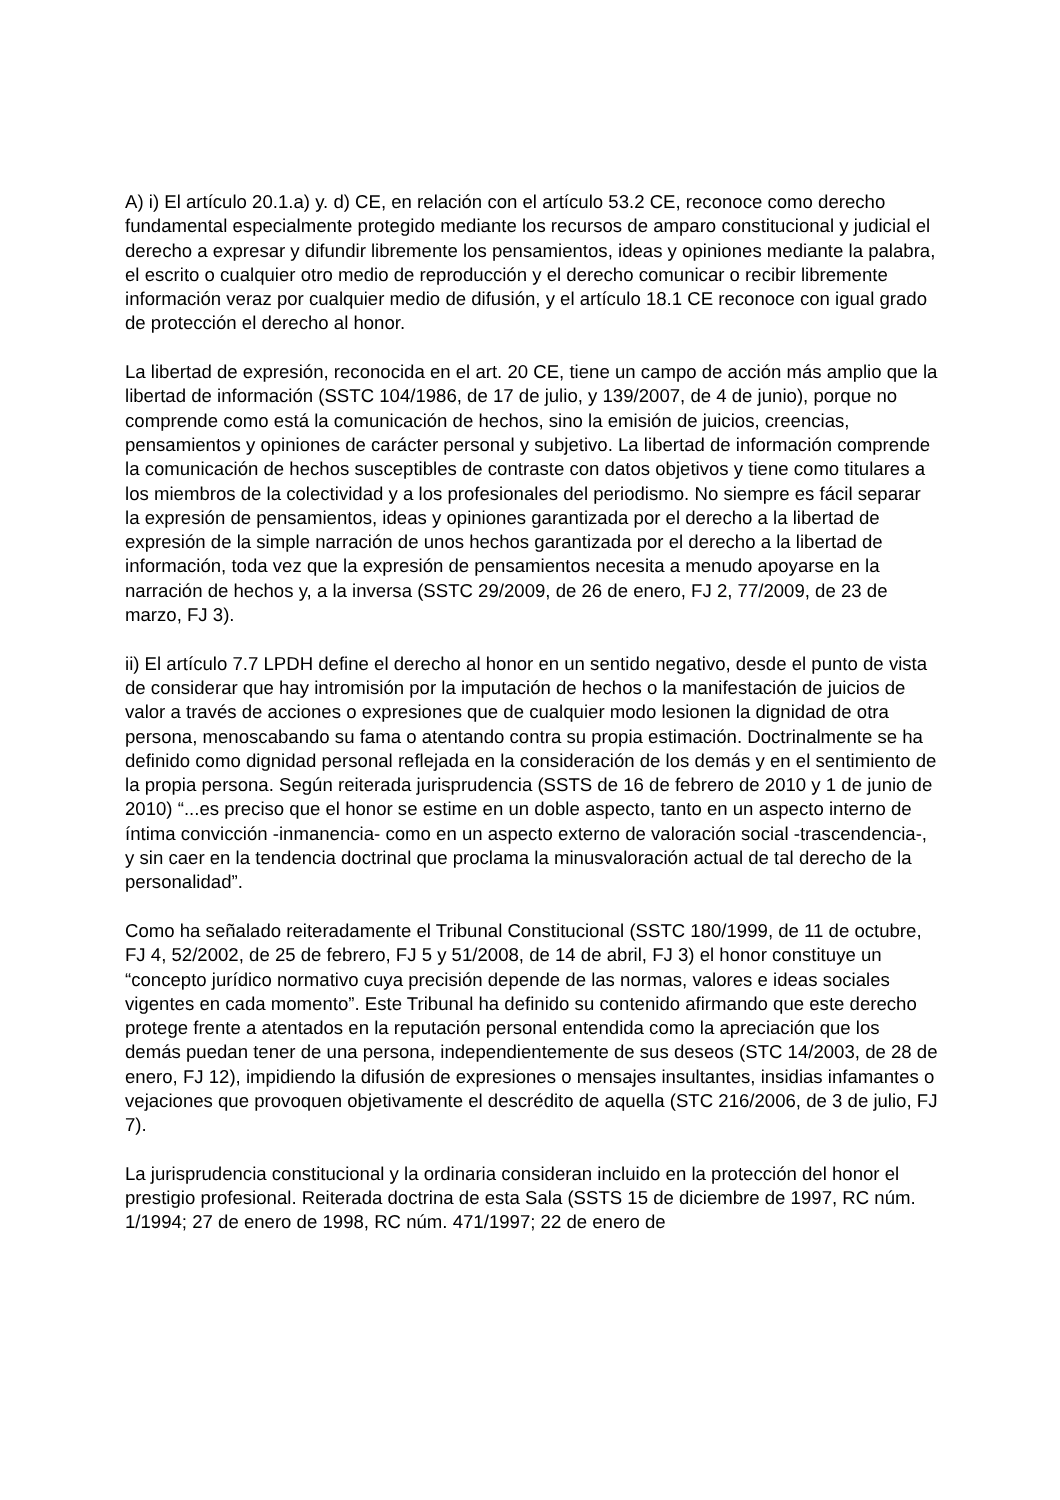A) i) El artículo 20.1.a) y. d) CE, en relación con el artículo 53.2 CE, reconoce como derecho fundamental especialmente protegido mediante los recursos de amparo constitucional y judicial el derecho a expresar y difundir libremente los pensamientos, ideas y opiniones mediante la palabra, el escrito o cualquier otro medio de reproducción y el derecho comunicar o recibir libremente información veraz por cualquier medio de difusión, y el artículo 18.1 CE reconoce con igual grado de protección el derecho al honor.
La libertad de expresión, reconocida en el art. 20 CE, tiene un campo de acción más amplio que la libertad de información (SSTC 104/1986, de 17 de julio, y 139/2007, de 4 de junio), porque no comprende como está la comunicación de hechos, sino la emisión de juicios, creencias, pensamientos y opiniones de carácter personal y subjetivo. La libertad de información comprende la comunicación de hechos susceptibles de contraste con datos objetivos y tiene como titulares a los miembros de la colectividad y a los profesionales del periodismo. No siempre es fácil separar la expresión de pensamientos, ideas y opiniones garantizada por el derecho a la libertad de expresión de la simple narración de unos hechos garantizada por el derecho a la libertad de información, toda vez que la expresión de pensamientos necesita a menudo apoyarse en la narración de hechos y, a la inversa (SSTC 29/2009, de 26 de enero, FJ 2, 77/2009, de 23 de marzo, FJ 3).
ii) El artículo 7.7 LPDH define el derecho al honor en un sentido negativo, desde el punto de vista de considerar que hay intromisión por la imputación de hechos o la manifestación de juicios de valor a través de acciones o expresiones que de cualquier modo lesionen la dignidad de otra persona, menoscabando su fama o atentando contra su propia estimación. Doctrinalmente se ha definido como dignidad personal reflejada en la consideración de los demás y en el sentimiento de la propia persona. Según reiterada jurisprudencia (SSTS de 16 de febrero de 2010 y 1 de junio de 2010) “...es preciso que el honor se estime en un doble aspecto, tanto en un aspecto interno de íntima convicción -inmanencia- como en un aspecto externo de valoración social -trascendencia-, y sin caer en la tendencia doctrinal que proclama la minusvaloración actual de tal derecho de la personalidad”.
Como ha señalado reiteradamente el Tribunal Constitucional (SSTC 180/1999, de 11 de octubre, FJ 4, 52/2002, de 25 de febrero, FJ 5 y 51/2008, de 14 de abril, FJ 3) el honor constituye un “concepto jurídico normativo cuya precisión depende de las normas, valores e ideas sociales vigentes en cada momento”. Este Tribunal ha definido su contenido afirmando que este derecho protege frente a atentados en la reputación personal entendida como la apreciación que los demás puedan tener de una persona, independientemente de sus deseos (STC 14/2003, de 28 de enero, FJ 12), impidiendo la difusión de expresiones o mensajes insultantes, insidias infamantes o vejaciones que provoquen objetivamente el descrédito de aquella (STC 216/2006, de 3 de julio, FJ 7).
La jurisprudencia constitucional y la ordinaria consideran incluido en la protección del honor el prestigio profesional. Reiterada doctrina de esta Sala (SSTS 15 de diciembre de 1997, RC núm. 1/1994; 27 de enero de 1998, RC núm. 471/1997; 22 de enero de